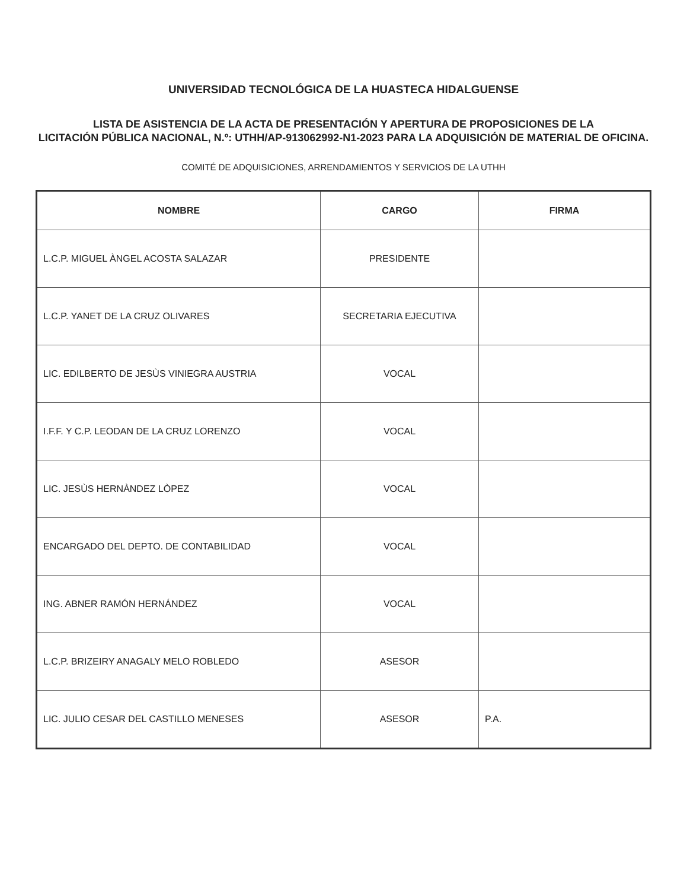UNIVERSIDAD TECNOLÓGICA DE LA HUASTECA HIDALGUENSE
LISTA DE ASISTENCIA DE LA ACTA DE PRESENTACIÓN Y APERTURA DE PROPOSICIONES DE LA
LICITACIÓN PÚBLICA NACIONAL, N.º: UTHH/AP-913062992-N1-2023 PARA LA ADQUISICIÓN DE MATERIAL DE OFICINA.
COMITÉ DE ADQUISICIONES, ARRENDAMIENTOS Y SERVICIOS DE LA UTHH
| NOMBRE | CARGO | FIRMA |
| --- | --- | --- |
| L.C.P. MIGUEL ÀNGEL ACOSTA SALAZAR | PRESIDENTE | |
| L.C.P. YANET DE LA CRUZ OLIVARES | SECRETARIA EJECUTIVA | |
| LIC. EDILBERTO DE JESÙS VINIEGRA AUSTRIA | VOCAL | |
| I.F.F. Y C.P. LEODAN DE LA CRUZ LORENZO | VOCAL | |
| LIC. JESÙS HERNÀNDEZ LÒPEZ | VOCAL | |
| ENCARGADO DEL DEPTO. DE CONTABILIDAD | VOCAL | |
| ING. ABNER RAMÓN HERNÁNDEZ | VOCAL | |
| L.C.P. BRIZEIRY ANAGALY MELO ROBLEDO | ASESOR | |
| LIC. JULIO CESAR DEL CASTILLO MENESES | ASESOR | P.A. |